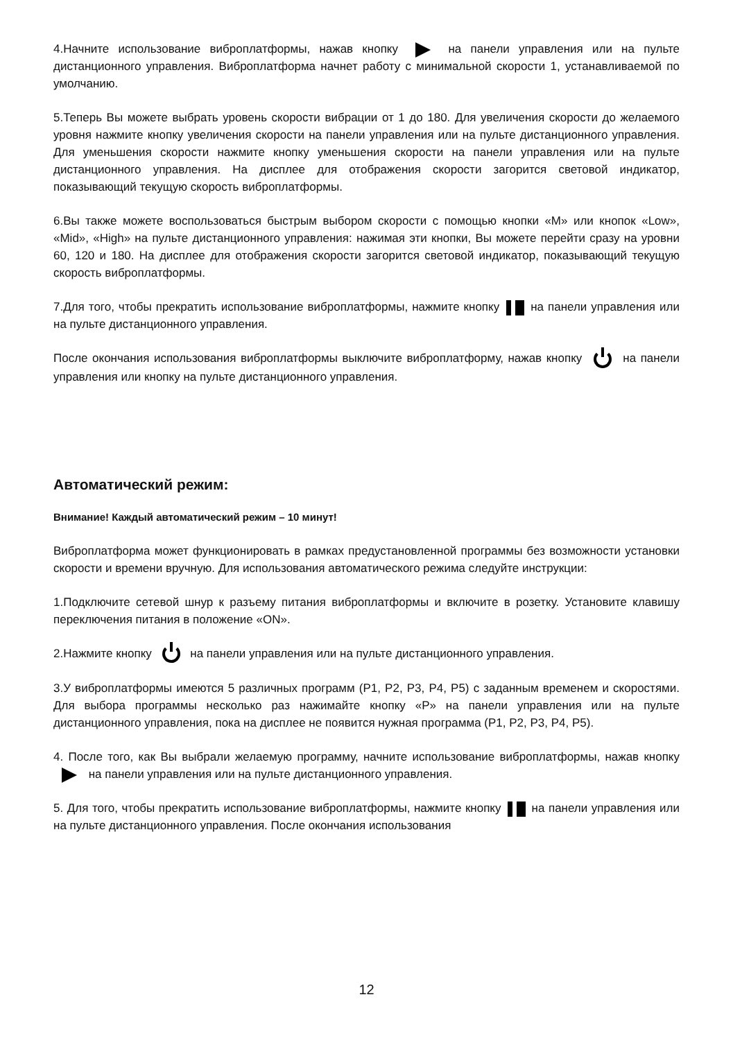4.Начните использование виброплатформы, нажав кнопку на панели управления или на пульте дистанционного управления. Виброплатформа начнет работу с минимальной скорости 1, устанавливаемой по умолчанию.
5.Теперь Вы можете выбрать уровень скорости вибрации от 1 до 180. Для увеличения скорости до желаемого уровня нажмите кнопку увеличения скорости на панели управления или на пульте дистанционного управления. Для уменьшения скорости нажмите кнопку уменьшения скорости на панели управления или на пульте дистанционного управления. На дисплее для отображения скорости загорится световой индикатор, показывающий текущую скорость виброплатформы.
6.Вы также можете воспользоваться быстрым выбором скорости с помощью кнопки «M» или кнопок «Low», «Mid», «High» на пульте дистанционного управления: нажимая эти кнопки, Вы можете перейти сразу на уровни 60, 120 и 180. На дисплее для отображения скорости загорится световой индикатор, показывающий текущую скорость виброплатформы.
7.Для того, чтобы прекратить использование виброплатформы, нажмите кнопку на панели управления или на пульте дистанционного управления.
После окончания использования виброплатформы выключите виброплатформу, нажав кнопку на панели управления или кнопку на пульте дистанционного управления.
Автоматический режим:
Внимание! Каждый автоматический режим – 10 минут!
Виброплатформа может функционировать в рамках предустановленной программы без возможности установки скорости и времени вручную. Для использования автоматического режима следуйте инструкции:
1.Подключите сетевой шнур к разъему питания виброплатформы и включите в розетку. Установите клавишу переключения питания в положение «ON».
2.Нажмите кнопку на панели управления или на пульте дистанционного управления.
3.У виброплатформы имеются 5 различных программ (P1, P2, P3, P4, P5) с заданным временем и скоростями. Для выбора программы несколько раз нажимайте кнопку «P» на панели управления или на пульте дистанционного управления, пока на дисплее не появится нужная программа (P1, P2, P3, P4, P5).
4. После того, как Вы выбрали желаемую программу, начните использование виброплатформы, нажав кнопку на панели управления или на пульте дистанционного управления.
5. Для того, чтобы прекратить использование виброплатформы, нажмите кнопку на панели управления или на пульте дистанционного управления. После окончания использования
12